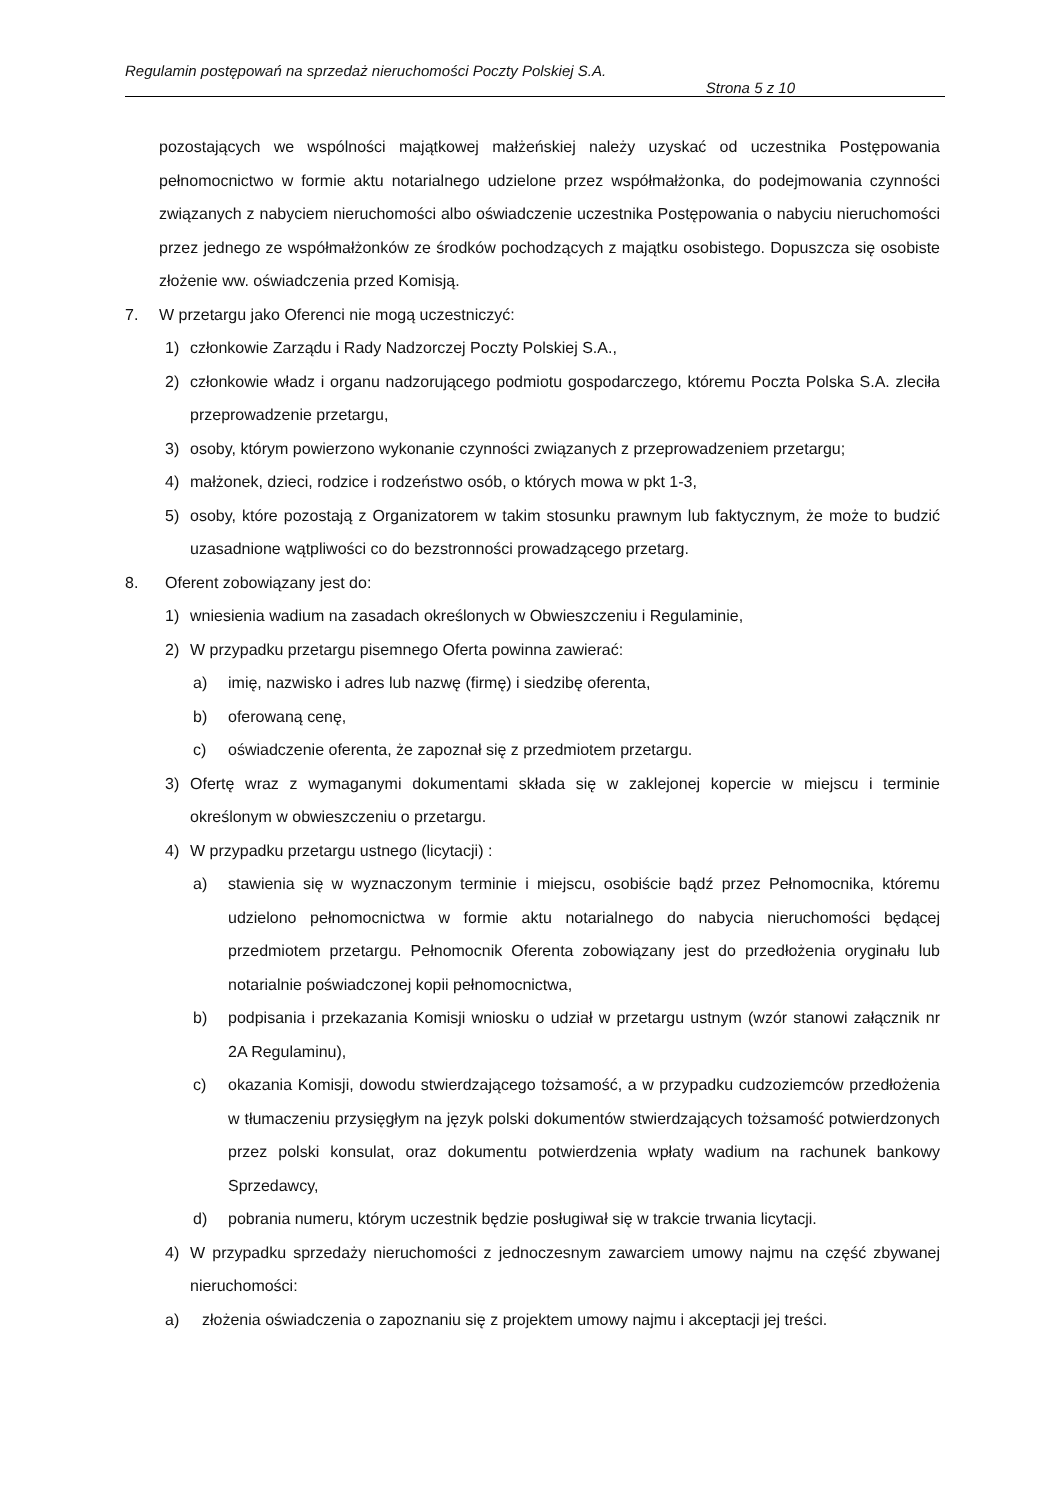Regulamin postępowań na sprzedaż nieruchomości Poczty Polskiej S.A.
Strona 5 z 10
pozostających we wspólności majątkowej małżeńskiej należy uzyskać od uczestnika Postępowania pełnomocnictwo w formie aktu notarialnego udzielone przez współmałżonka, do podejmowania czynności związanych z nabyciem nieruchomości albo oświadczenie uczestnika Postępowania o nabyciu nieruchomości przez jednego ze współmałżonków ze środków pochodzących z majątku osobistego. Dopuszcza się osobiste złożenie ww. oświadczenia przed Komisją.
7. W przetargu jako Oferenci nie mogą uczestniczyć:
1) członkowie Zarządu i Rady Nadzorczej Poczty Polskiej S.A.,
2) członkowie władz i organu nadzorującego podmiotu gospodarczego, któremu Poczta Polska S.A. zleciła przeprowadzenie przetargu,
3) osoby, którym powierzono wykonanie czynności związanych z przeprowadzeniem przetargu;
4) małżonek, dzieci, rodzice i rodzeństwo osób, o których mowa w pkt 1-3,
5) osoby, które pozostają z Organizatorem w takim stosunku prawnym lub faktycznym, że może to budzić uzasadnione wątpliwości co do bezstronności prowadzącego przetarg.
8. Oferent zobowiązany jest do:
1) wniesienia wadium na zasadach określonych w Obwieszczeniu i Regulaminie,
2) W przypadku przetargu pisemnego Oferta powinna zawierać:
a) imię, nazwisko i adres lub nazwę (firmę) i siedzibę oferenta,
b) oferowaną cenę,
c) oświadczenie oferenta, że zapoznał się z przedmiotem przetargu.
3) Ofertę wraz z wymaganymi dokumentami składa się w zaklejonej kopercie w miejscu i terminie określonym w obwieszczeniu o przetargu.
4) W przypadku przetargu ustnego (licytacji) :
a) stawienia się w wyznaczonym terminie i miejscu, osobiście bądź przez Pełnomocnika, któremu udzielono pełnomocnictwa w formie aktu notarialnego do nabycia nieruchomości będącej przedmiotem przetargu. Pełnomocnik Oferenta zobowiązany jest do przedłożenia oryginału lub notarialnie poświadczonej kopii pełnomocnictwa,
b) podpisania i przekazania Komisji wniosku o udział w przetargu ustnym (wzór stanowi załącznik nr 2A Regulaminu),
c) okazania Komisji, dowodu stwierdzającego tożsamość, a w przypadku cudzoziemców przedłożenia w tłumaczeniu przysięgłym na język polski dokumentów stwierdzających tożsamość potwierdzonych przez polski konsulat, oraz dokumentu potwierdzenia wpłaty wadium na rachunek bankowy Sprzedawcy,
d) pobrania numeru, którym uczestnik będzie posługiwał się w trakcie trwania licytacji.
4) W przypadku sprzedaży nieruchomości z jednoczesnym zawarciem umowy najmu na część zbywanej nieruchomości:
a) złożenia oświadczenia o zapoznaniu się z projektem umowy najmu i akceptacji jej treści.